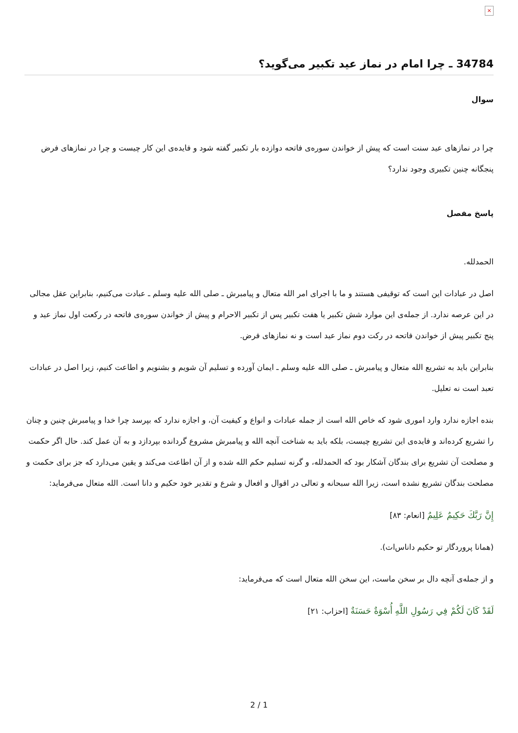×
34784 ـ چرا امام در نماز عید تکبیر می‌گوید؟
سوال
چرا در نمازهای عید سنت است که پیش از خواندن سوره‌ی فاتحه دوازده بار تکبیر گفته شود و فایده‌ی این کار چیست و چرا در نمازهای فرض پنجگانه چنین تکبیری وجود ندارد؟
پاسخ مفصل
الحمدلله.
اصل در عبادات این است که توقیفی هستند و ما با اجرای امر الله متعال و پیامبرش ـ صلی الله علیه وسلم ـ عبادت می‌کنیم، بنابراین عقل مجالی در این عرصه ندارد. از جمله‌ی این موارد شش تکبیر یا هفت تکبیر پس از تکبیر الاحرام و پیش از خواندن سوره‌ی فاتحه در رکعت اول نماز عید و پنج تکبیر پیش از خواندن فاتحه در رکت دوم نماز عید است و نه نمازهای فرض.
بنابراین باید به تشریع الله متعال و پیامبرش ـ صلی الله علیه وسلم ـ ایمان آورده و تسلیم آن شویم و بشنویم و اطاعت کنیم، زیرا اصل در عبادات تعبد است نه تعلیل.
بنده اجازه ندارد وارد اموری شود که خاص الله است از جمله عبادات و انواع و کیفیت آن، و اجازه ندارد که بپرسد چرا خدا و پیامبرش چنین و چنان را تشریع کرده‌اند و فایده‌ی این تشریع چیست، بلکه باید به شناخت آنچه الله و پیامبرش مشروع گردانده بپردازد و به آن عمل کند. حال اگر حکمت و مصلحت آن تشریع برای بندگان آشکار بود که الحمدلله، و گرنه تسلیم حکم الله شده و از آن اطاعت می‌کند و یقین می‌دارد که جز برای حکمت و مصلحت بندگان تشریع نشده است، زیرا الله سبحانه و تعالی در اقوال و افعال و شرع و تقدیر خود حکیم و دانا است. الله متعال می‌فرماید:
إِنَّ رَبَّكَ حَكِيمٌ عَلِيمٌ [انعام: ۸۳]
(همانا پروردگار تو حکیم داناس‌ات).
و از جمله‌ی آنچه دال بر سخن ماست، این سخن الله متعال است که می‌فرماید:
لَقَدْ كَانَ لَكُمْ فِي رَسُولِ اللَّهِ أُسْوَةٌ حَسَنَةٌ [احزاب: ۲۱]
2 / 1